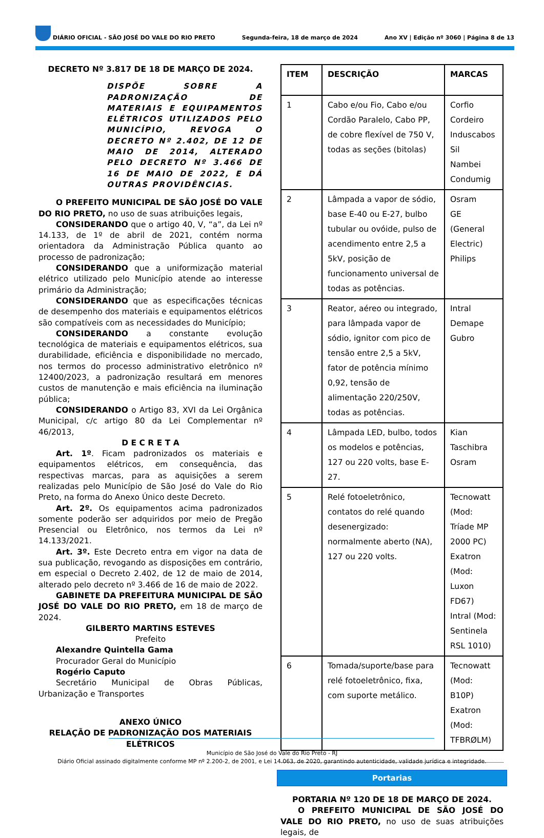DIÁRIO OFICIAL - SÃO JOSÉ DO VALE DO RIO PRETO Segunda-feira, 18 de março de 2024 Ano XV | Edição nº 3060 | Página 8 de 13
DECRETO Nº 3.817 DE 18 DE MARÇO DE 2024.
DISPÕE SOBRE A PADRONIZAÇÃO DE MATERIAIS E EQUIPAMENTOS ELÉTRICOS UTILIZADOS PELO MUNICÍPIO, REVOGA O DECRETO Nº 2.402, DE 12 DE MAIO DE 2014, ALTERADO PELO DECRETO Nº 3.466 DE 16 DE MAIO DE 2022, E DÁ OUTRAS PROVIDÊNCIAS.
O PREFEITO MUNICIPAL DE SÃO JOSÉ DO VALE DO RIO PRETO, no uso de suas atribuições legais,
CONSIDERANDO que o artigo 40, V, “a”, da Lei nº 14.133, de 1º de abril de 2021, contém norma orientadora da Administração Pública quanto ao processo de padronização;
CONSIDERANDO que a uniformização material elétrico utilizado pelo Município atende ao interesse primário da Administração;
CONSIDERANDO que as especificações técnicas de desempenho dos materiais e equipamentos elétricos são compatíveis com as necessidades do Município;
CONSIDERANDO a constante evolução tecnológica de materiais e equipamentos elétricos, sua durabilidade, eficiência e disponibilidade no mercado, nos termos do processo administrativo eletrônico nº 12400/2023, a padronização resultará em menores custos de manutenção e mais eficiência na iluminação pública;
CONSIDERANDO o Artigo 83, XVI da Lei Orgânica Municipal, c/c artigo 80 da Lei Complementar nº 46/2013,
D E C R E T A
Art. 1º. Ficam padronizados os materiais e equipamentos elétricos, em consequência, das respectivas marcas, para as aquisições a serem realizadas pelo Município de São José do Vale do Rio Preto, na forma do Anexo Único deste Decreto.
Art. 2º. Os equipamentos acima padronizados somente poderão ser adquiridos por meio de Pregão Presencial ou Eletrônico, nos termos da Lei nº 14.133/2021.
Art. 3º. Este Decreto entra em vigor na data de sua publicação, revogando as disposições em contrário, em especial o Decreto 2.402, de 12 de maio de 2014, alterado pelo decreto nº 3.466 de 16 de maio de 2022.
GABINETE DA PREFEITURA MUNICIPAL DE SÃO JOSÉ DO VALE DO RIO PRETO, em 18 de março de 2024.
GILBERTO MARTINS ESTEVES
Prefeito
Alexandre Quintella Gama
Procurador Geral do Município
Rogério Caputo
Secretário Municipal de Obras Públicas, Urbanização e Transportes
ANEXO ÚNICO
RELAÇÃO DE PADRONIZAÇÃO DOS MATERIAIS ELÉTRICOS
| ITEM | DESCRIÇÃO | MARCAS |
| --- | --- | --- |
| 1 | Cabo e/ou Fio, Cabo e/ou Cordão Paralelo, Cabo PP, de cobre flexível de 750 V, todas as seções (bitolas) | Corfio Cordeiro Induscabos Sil Nambei Condumig |
| 2 | Lâmpada a vapor de sódio, base E-40 ou E-27, bulbo tubular ou ovóide, pulso de acendimento entre 2,5 a 5kV, posição de funcionamento universal de todas as potências. | Osram GE (General Electric) Philips |
| 3 | Reator, aéreo ou integrado, para lâmpada vapor de sódio, ignitor com pico de tensão entre 2,5 a 5kV, fator de potência mínimo 0,92, tensão de alimentação 220/250V, todas as potências. | Intral Demape Gubro |
| 4 | Lâmpada LED, bulbo, todos os modelos e potências, 127 ou 220 volts, base E-27. | Kian Taschibra Osram |
| 5 | Relé fotoeletrônico, contatos do relé quando desenergizado: normalmente aberto (NA), 127 ou 220 volts. | Tecnowatt (Mod: Tríade MP 2000 PC) Exatron (Mod: Luxon FD67) Intral (Mod: Sentinela RSL 1010) |
| 6 | Tomada/suporte/base para relé fotoeletrônico, fixa, com suporte metálico. | Tecnowatt (Mod: B10P) Exatron (Mod: TFBRØLM) |
Portarias
PORTARIA Nº 120 DE 18 DE MARÇO DE 2024.
O PREFEITO MUNICIPAL DE SÃO JOSÉ DO VALE DO RIO PRETO, no uso de suas atribuições legais, de
Município de São José do Vale do Rio Preto - RJ
Diário Oficial assinado digitalmente conforme MP nº 2.200-2, de 2001, e Lei 14.063, de 2020, garantindo autenticidade, validade jurídica e integridade.